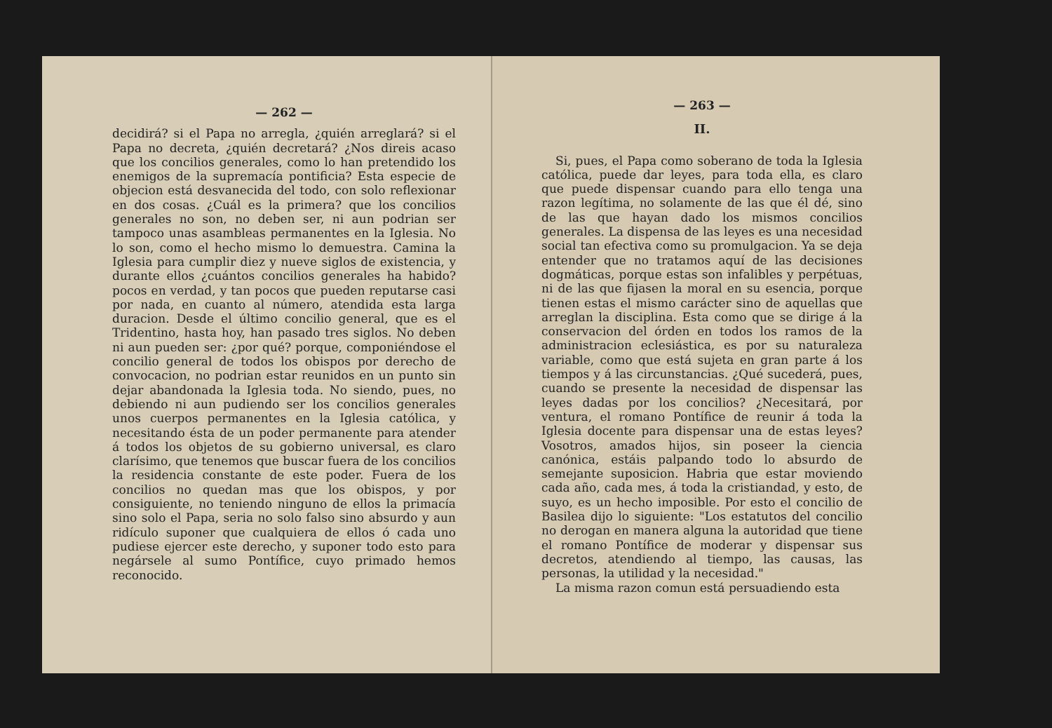— 262 —
decidirá? si el Papa no arregla, ¿quién arreglará? si el Papa no decreta, ¿quién decretará? ¿Nos direis acaso que los concilios generales, como lo han pretendido los enemigos de la supremacía pontificia? Esta especie de objecion está desvanecida del todo, con solo reflexionar en dos cosas. ¿Cuál es la primera? que los concilios generales no son, no deben ser, ni aun podrian ser tampoco unas asambleas permanentes en la Iglesia. No lo son, como el hecho mismo lo demuestra. Camina la Iglesia para cumplir diez y nueve siglos de existencia, y durante ellos ¿cuántos concilios generales ha habido? pocos en verdad, y tan pocos que pueden reputarse casi por nada, en cuanto al número, atendida esta larga duracion. Desde el último concilio general, que es el Tridentino, hasta hoy, han pasado tres siglos. No deben ni aun pueden ser: ¿por qué? porque, componiéndose el concilio general de todos los obispos por derecho de convocacion, no podrian estar reunidos en un punto sin dejar abandonada la Iglesia toda. No siendo, pues, no debiendo ni aun pudiendo ser los concilios generales unos cuerpos permanentes en la Iglesia católica, y necesitando ésta de un poder permanente para atender á todos los objetos de su gobierno universal, es claro clarísimo, que tenemos que buscar fuera de los concilios la residencia constante de este poder. Fuera de los concilios no quedan mas que los obispos, y por consiguiente, no teniendo ninguno de ellos la primacía sino solo el Papa, seria no solo falso sino absurdo y aun ridículo suponer que cualquiera de ellos ó cada uno pudiese ejercer este derecho, y suponer todo esto para negársele al sumo Pontífice, cuyo primado hemos reconocido.
— 263 —
II.
Si, pues, el Papa como soberano de toda la Iglesia católica, puede dar leyes, para toda ella, es claro que puede dispensar cuando para ello tenga una razon legítima, no solamente de las que él dé, sino de las que hayan dado los mismos concilios generales. La dispensa de las leyes es una necesidad social tan efectiva como su promulgacion. Ya se deja entender que no tratamos aquí de las decisiones dogmáticas, porque estas son infalibles y perpétuas, ni de las que fijasen la moral en su esencia, porque tienen estas el mismo carácter sino de aquellas que arreglan la disciplina. Esta como que se dirige á la conservacion del órden en todos los ramos de la administracion eclesiástica, es por su naturaleza variable, como que está sujeta en gran parte á los tiempos y á las circunstancias. ¿Qué sucederá, pues, cuando se presente la necesidad de dispensar las leyes dadas por los concilios? ¿Necesitará, por ventura, el romano Pontífice de reunir á toda la Iglesia docente para dispensar una de estas leyes? Vosotros, amados hijos, sin poseer la ciencia canónica, estáis palpando todo lo absurdo de semejante suposicion. Habria que estar moviendo cada año, cada mes, á toda la cristiandad, y esto, de suyo, es un hecho imposible. Por esto el concilio de Basilea dijo lo siguiente: "Los estatutos del concilio no derogan en manera alguna la autoridad que tiene el romano Pontífice de moderar y dispensar sus decretos, atendiendo al tiempo, las causas, las personas, la utilidad y la necesidad."
La misma razon comun está persuadiendo esta